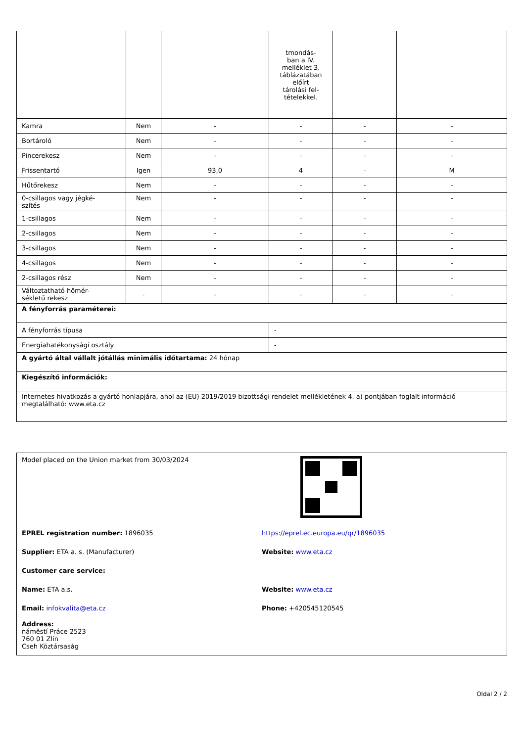| | | | tmondás- ban a IV. melléklet 3. táblázatában előírt tárolási fel- tételekkel. | | |
| Kamra | Nem | - | - | - | - |
| Bortároló | Nem | - | - | - | - |
| Pincerekesz | Nem | - | - | - | - |
| Frissentartó | Igen | 93,0 | 4 | - | M |
| Hűtőrekesz | Nem | - | - | - | - |
| 0-csillagos vagy jégké- szítés | Nem | - | - | - | - |
| 1-csillagos | Nem | - | - | - | - |
| 2-csillagos | Nem | - | - | - | - |
| 3-csillagos | Nem | - | - | - | - |
| 4-csillagos | Nem | - | - | - | - |
| 2-csillagos rész | Nem | - | - | - | - |
| Változtatható hőmér- sékletű rekesz | - | - | - | - | - |
| A fényforrás paraméterei: | | | | | |
| A fényforrás típusa | | | - | | |
| Energiahatékonysági osztály | | | - | | |
| A gyártó által vállalt jótállás minimális időtartama: 24 hónap | | | | | |
| Kiegészítő információk: | | | | | |
| Internetes hivatkozás a gyártó honlapjára, ahol az (EU) 2019/2019 bizottsági rendelet mellékletének 4. a) pontjában foglalt információ megtalálható: www.eta.cz | | | | | |
Model placed on the Union market from 30/03/2024
EPREL registration number: 1896035
https://eprel.ec.europa.eu/qr/1896035
Supplier: ETA a. s. (Manufacturer)
Website: www.eta.cz
Customer care service:
Name: ETA a.s. Website: www.eta.cz
Email: infokvalita@eta.cz Phone: +420545120545
Address:
náměstí Práce 2523
760 01 Zlín
Cseh Köztársaság
Oldal 2 / 2